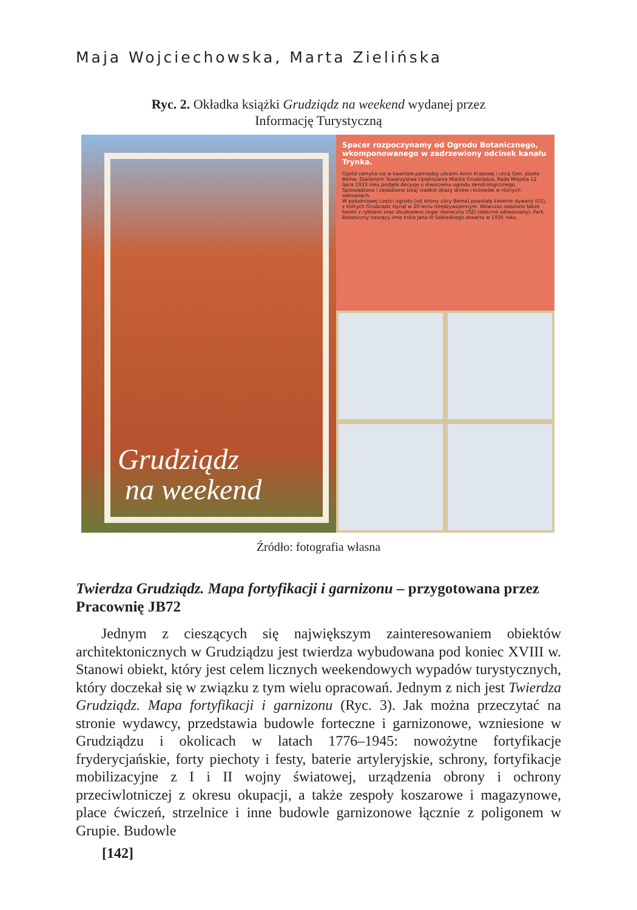Maja Wojciechowska, Marta Zielińska
Ryc. 2. Okładka książki Grudziądz na weekend wydanej przez
Informację Turystyczną
Grudziądz
na weekend
Spacer rozpoczynamy od Ogrodu Botanicznego, wkomponowanego w zadrzewiony odcinek kanału Trynka.
Ogród zamyka się w kwartale pomiędzy ulicami Armii Krajowej i ulicą Gen. Józefa Bema. Staraniem Towarzystwa Upiększania Miasta Grudziądza, Rada Miejska 12 lipca 1933 roku podjęła decyzję o stworzeniu ogrodu dendrologicznego. Sprowadzono i zasadzono tutaj rzadkie okazy drzew i krzewów w różnych odmianach.
W południowej części ogrodu (od strony ulicy Bema) powstały kwietne dywany (01), z których Grudziądz słynął w 20-leciu międzywojennym. Wówczas założono także basen z rybkami oraz zbudowano zegar słoneczny (02) (obecnie odtworzony). Park Botaniczny noszący imię króla Jana III Sobieskiego otwarto w 1935 roku.
Źródło: fotografia własna
Twierdza Grudziądz. Mapa fortyfikacji i garnizonu – przygotowana przez Pracownię JB72
Jednym z cieszących się największym zainteresowaniem obiektów architektonicznych w Grudziądzu jest twierdza wybudowana pod koniec XVIII w. Stanowi obiekt, który jest celem licznych weekendowych wypadów turystycznych, który doczekał się w związku z tym wielu opracowań. Jednym z nich jest Twierdza Grudziądz. Mapa fortyfikacji i garnizonu (Ryc. 3). Jak można przeczytać na stronie wydawcy, przedstawia budowle forteczne i garnizonowe, wzniesione w Grudziądzu i okolicach w latach 1776–1945: nowożytne fortyfikacje fryderycjańskie, forty piechoty i festy, baterie artyleryjskie, schrony, fortyfikacje mobilizacyjne z I i II wojny światowej, urządzenia obrony i ochrony przeciwlotniczej z okresu okupacji, a także zespoły koszarowe i magazynowe, place ćwiczeń, strzelnice i inne budowle garnizonowe łącznie z poligonem w Grupie. Budowle
[142]